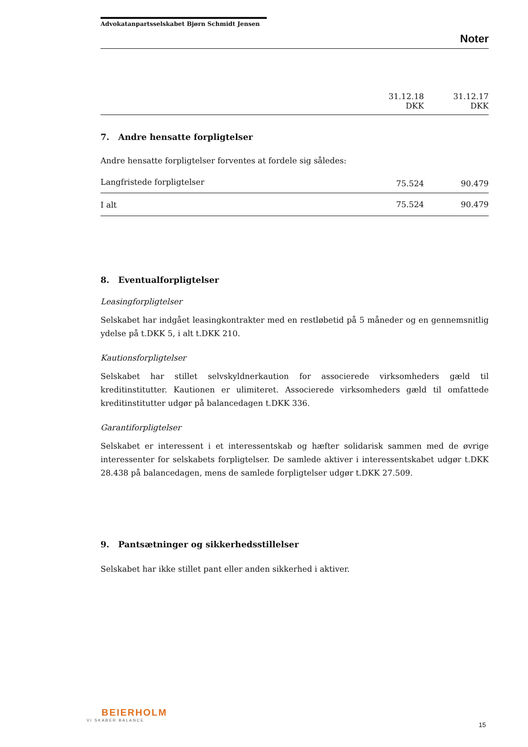Advokatanpartsselskabet Bjørn Schmidt Jensen
Noter
| | 31.12.18 DKK | 31.12.17 DKK |
| --- | --- | --- |
7. Andre hensatte forpligtelser
Andre hensatte forpligtelser forventes at fordele sig således:
| Langfristede forpligtelser | 75.524 | 90.479 |
| I alt | 75.524 | 90.479 |
8. Eventualforpligtelser
Leasingforpligtelser
Selskabet har indgået leasingkontrakter med en restløbetid på 5 måneder og en gennemsnitlig ydelse på t.DKK 5, i alt t.DKK 210.
Kautionsforpligtelser
Selskabet har stillet selvskyldnerkaution for associerede virksomheders gæld til kreditinstitutter. Kautionen er ulimiteret. Associerede virksomheders gæld til omfattede kreditinstitutter udgør på balancedagen t.DKK 336.
Garantiforpligtelser
Selskabet er interessent i et interessentskab og hæfter solidarisk sammen med de øvrige interessenter for selskabets forpligtelser. De samlede aktiver i interessentskabet udgør t.DKK 28.438 på balancedagen, mens de samlede forpligtelser udgør t.DKK 27.509.
9. Pantsætninger og sikkerhedsstillelser
Selskabet har ikke stillet pant eller anden sikkerhed i aktiver.
BEIERHOLM
VI SKABER BALANCE
15